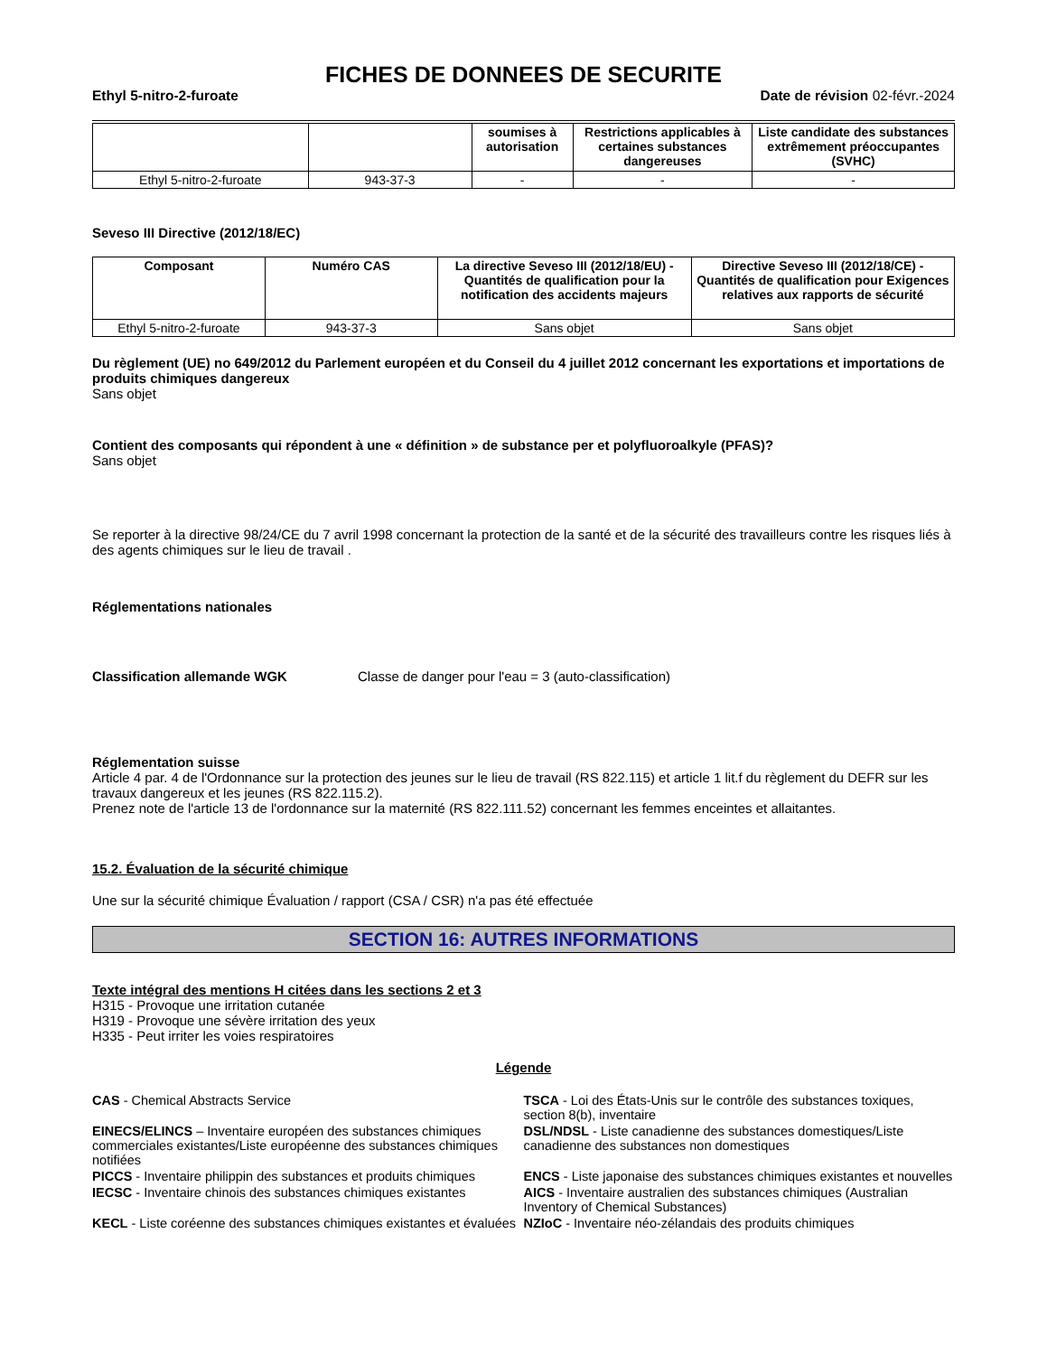FICHES DE DONNEES DE SECURITE
Ethyl 5-nitro-2-furoate Date de révision 02-févr.-2024
| | | soumises à autorisation | Restrictions applicables à certaines substances dangereuses | Liste candidate des substances extrêmement préoccupantes (SVHC) |
| --- | --- | --- | --- | --- |
| Ethyl 5-nitro-2-furoate | 943-37-3 | - | - | - |
Seveso III Directive (2012/18/EC)
| Composant | Numéro CAS | La directive Seveso III (2012/18/EU) - Quantités de qualification pour la notification des accidents majeurs | Directive Seveso III (2012/18/CE) - Quantités de qualification pour Exigences relatives aux rapports de sécurité |
| --- | --- | --- | --- |
| Ethyl 5-nitro-2-furoate | 943-37-3 | Sans objet | Sans objet |
Du règlement (UE) no 649/2012 du Parlement européen et du Conseil du 4 juillet 2012 concernant les exportations et importations de produits chimiques dangereux
Sans objet
Contient des composants qui répondent à une « définition » de substance per et polyfluoroalkyle (PFAS)?
Sans objet
Se reporter à la directive 98/24/CE du 7 avril 1998 concernant la protection de la santé et de la sécurité des travailleurs contre les risques liés à des agents chimiques sur le lieu de travail .
Réglementations nationales
Classification allemande WGK Classe de danger pour l'eau = 3 (auto-classification)
Réglementation suisse
Article 4 par. 4 de l'Ordonnance sur la protection des jeunes sur le lieu de travail (RS 822.115) et article 1 lit.f du règlement du DEFR sur les travaux dangereux et les jeunes (RS 822.115.2).
Prenez note de l'article 13 de l'ordonnance sur la maternité (RS 822.111.52) concernant les femmes enceintes et allaitantes.
15.2. Évaluation de la sécurité chimique
Une sur la sécurité chimique Évaluation / rapport (CSA / CSR) n'a pas été effectuée
SECTION 16: AUTRES INFORMATIONS
Texte intégral des mentions H citées dans les sections 2 et 3
H315 - Provoque une irritation cutanée
H319 - Provoque une sévère irritation des yeux
H335 - Peut irriter les voies respiratoires
Légende
CAS - Chemical Abstracts Service
TSCA - Loi des États-Unis sur le contrôle des substances toxiques, section 8(b), inventaire
EINECS/ELINCS – Inventaire européen des substances chimiques commerciales existantes/Liste européenne des substances chimiques notifiées
DSL/NDSL - Liste canadienne des substances domestiques/Liste canadienne des substances non domestiques
PICCS - Inventaire philippin des substances et produits chimiques
ENCS - Liste japonaise des substances chimiques existantes et nouvelles
IECSC - Inventaire chinois des substances chimiques existantes
AICS - Inventaire australien des substances chimiques (Australian Inventory of Chemical Substances)
KECL - Liste coréenne des substances chimiques existantes et évaluées
NZIoC - Inventaire néo-zélandais des produits chimiques